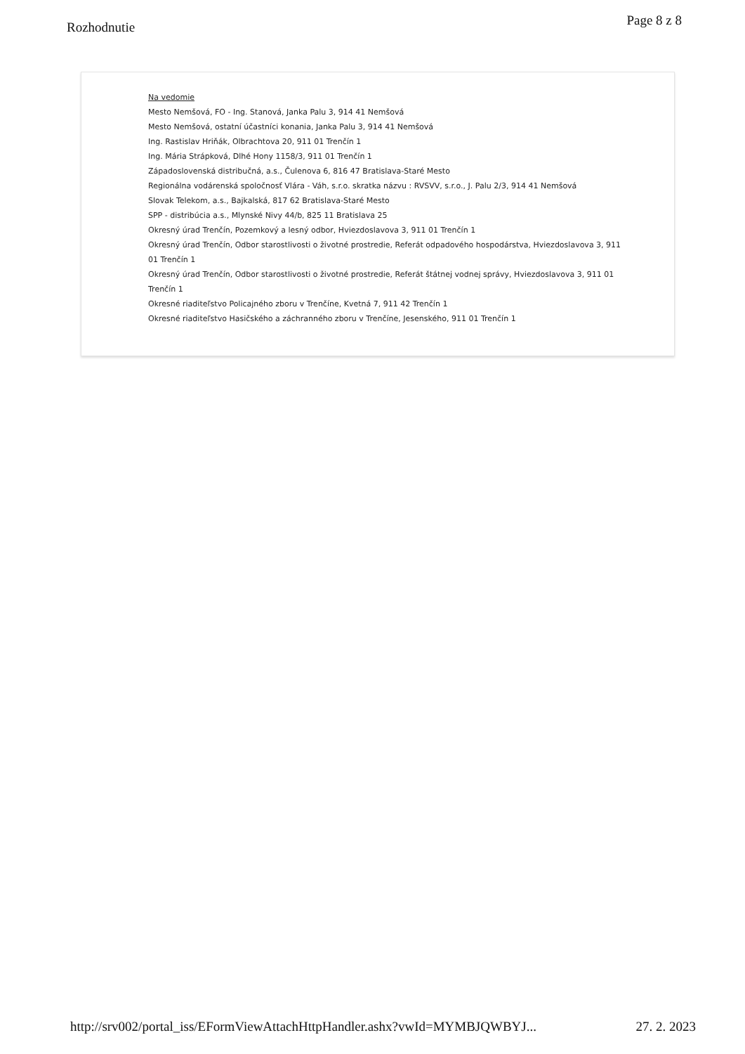Rozhodnutie Page 8 z 8
Na vedomie
Mesto Nemšová, FO - Ing. Stanová, Janka Palu 3, 914 41 Nemšová
Mesto Nemšová, ostatní účastníci konania, Janka Palu 3, 914 41 Nemšová
Ing. Rastislav Hriňák, Olbrachtova 20, 911 01 Trenčín 1
Ing. Mária Strápková, Dlhé Hony 1158/3, 911 01 Trenčín 1
Západoslovenská distribučná, a.s., Čulenova 6, 816 47 Bratislava-Staré Mesto
Regionálna vodárenská spoločnosť Vlára - Váh, s.r.o. skratka názvu : RVSVV, s.r.o., J. Palu 2/3, 914 41 Nemšová
Slovak Telekom, a.s., Bajkalská, 817 62 Bratislava-Staré Mesto
SPP - distribúcia a.s., Mlynské Nivy 44/b, 825 11 Bratislava 25
Okresný úrad Trenčín, Pozemkový a lesný odbor, Hviezdoslavova 3, 911 01 Trenčín 1
Okresný úrad Trenčín, Odbor starostlivosti o životné prostredie, Referát odpadového hospodárstva, Hviezdoslavova 3, 911 01 Trenčín 1
Okresný úrad Trenčín, Odbor starostlivosti o životné prostredie, Referát štátnej vodnej správy, Hviezdoslavova 3, 911 01 Trenčín 1
Okresné riaditeľstvo Policajného zboru v Trenčíne, Kvetná 7, 911 42 Trenčín 1
Okresné riaditeľstvo Hasičského a záchranného zboru v Trenčíne, Jesenského, 911 01 Trenčín 1
http://srv002/portal_iss/EFormViewAttachHttpHandler.ashx?vwId=MYMBJQWBYJ... 27. 2. 2023